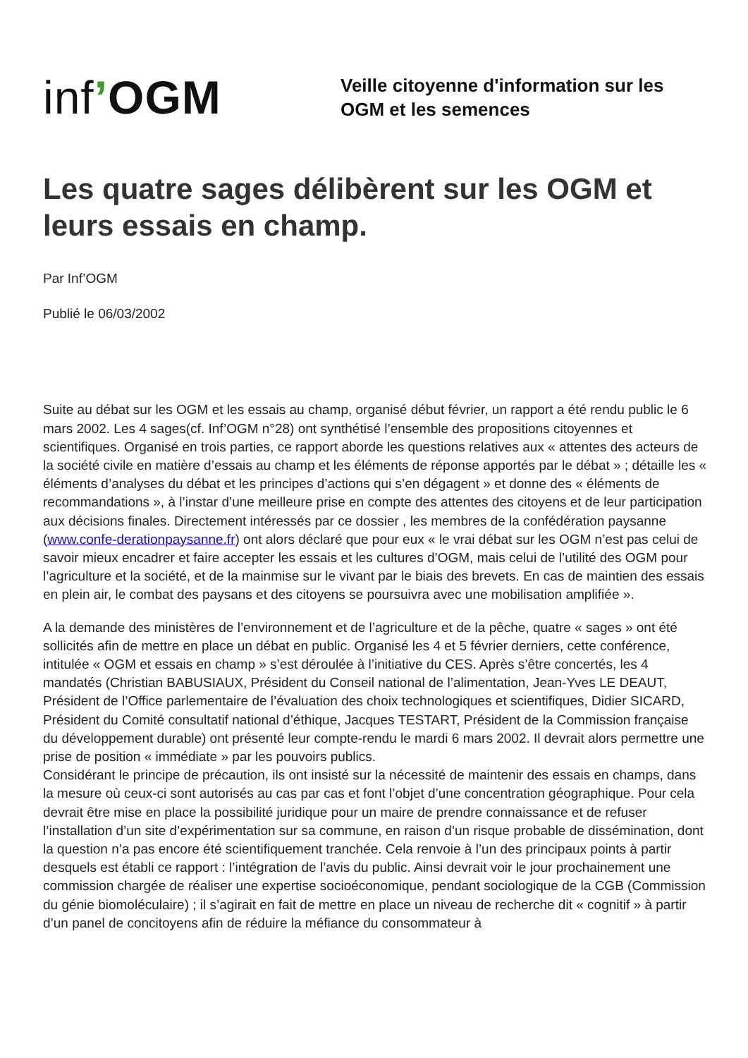inf’OGM
Veille citoyenne d'information sur les
OGM et les semences
Les quatre sages délibèrent sur les OGM et leurs essais en champ.
Par Inf’OGM
Publié le 06/03/2002
Suite au débat sur les OGM et les essais au champ, organisé début février, un rapport a été rendu public le 6 mars 2002. Les 4 sages(cf. Inf’OGM n°28) ont synthétisé l’ensemble des propositions citoyennes et scientifiques. Organisé en trois parties, ce rapport aborde les questions relatives aux « attentes des acteurs de la société civile en matière d’essais au champ et les éléments de réponse apportés par le débat » ; détaille les « éléments d’analyses du débat et les principes d’actions qui s’en dégagent » et donne des « éléments de recommandations », à l’instar d’une meilleure prise en compte des attentes des citoyens et de leur participation aux décisions finales. Directement intéressés par ce dossier , les membres de la confédération paysanne (www.confe-derationpaysanne.fr) ont alors déclaré que pour eux « le vrai débat sur les OGM n’est pas celui de savoir mieux encadrer et faire accepter les essais et les cultures d’OGM, mais celui de l’utilité des OGM pour l’agriculture et la société, et de la mainmise sur le vivant par le biais des brevets. En cas de maintien des essais en plein air, le combat des paysans et des citoyens se poursuivra avec une mobilisation amplifiée ».
A la demande des ministères de l’environnement et de l’agriculture et de la pêche, quatre « sages » ont été sollicités afin de mettre en place un débat en public. Organisé les 4 et 5 février derniers, cette conférence, intitulée « OGM et essais en champ » s’est déroulée à l’initiative du CES. Après s’être concertés, les 4 mandatés (Christian BABUSIAUX, Président du Conseil national de l’alimentation, Jean-Yves LE DEAUT, Président de l’Office parlementaire de l’évaluation des choix technologiques et scientifiques, Didier SICARD, Président du Comité consultatif national d’éthique, Jacques TESTART, Président de la Commission française du développement durable) ont présenté leur compte-rendu le mardi 6 mars 2002. Il devrait alors permettre une prise de position « immédiate » par les pouvoirs publics.
Considérant le principe de précaution, ils ont insisté sur la nécessité de maintenir des essais en champs, dans la mesure où ceux-ci sont autorisés au cas par cas et font l’objet d’une concentration géographique. Pour cela devrait être mise en place la possibilité juridique pour un maire de prendre connaissance et de refuser l’installation d’un site d’expérimentation sur sa commune, en raison d’un risque probable de dissémination, dont la question n’a pas encore été scientifiquement tranchée. Cela renvoie à l’un des principaux points à partir desquels est établi ce rapport : l’intégration de l’avis du public. Ainsi devrait voir le jour prochainement une commission chargée de réaliser une expertise socioéconomique, pendant sociologique de la CGB (Commission du génie biomoléculaire) ; il s’agirait en fait de mettre en place un niveau de recherche dit « cognitif » à partir d’un panel de concitoyens afin de réduire la méfiance du consommateur à